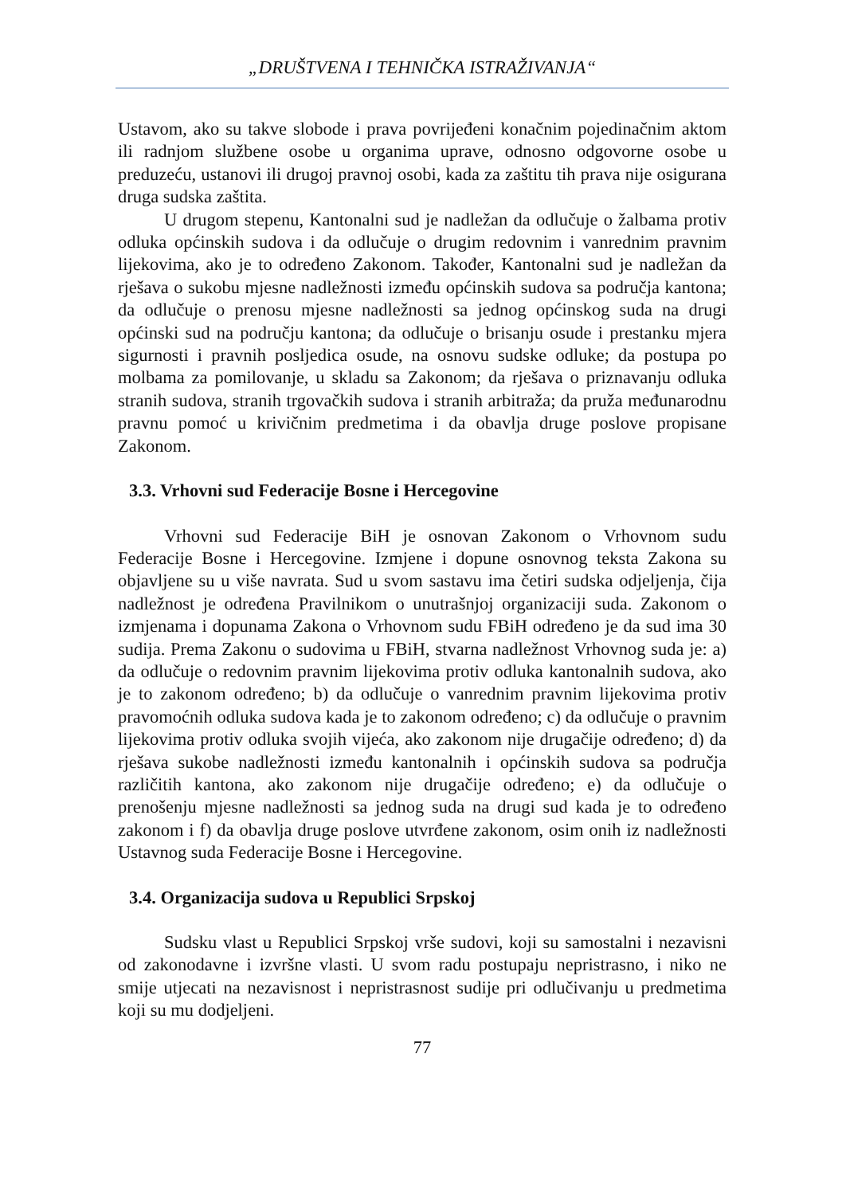„DRUŠTVENA I TEHNIČKA ISTRAŽIVANJA“
Ustavom, ako su takve slobode i prava povrijeđeni konačnim pojedinačnim aktom ili radnjom službene osobe u organima uprave, odnosno odgovorne osobe u preduzeću, ustanovi ili drugoj pravnoj osobi, kada za zaštitu tih prava nije osigurana druga sudska zaštita.
U drugom stepenu, Kantonalni sud je nadležan da odlučuje o žalbama protiv odluka općinskih sudova i da odlučuje o drugim redovnim i vanrednim pravnim lijekovima, ako je to određeno Zakonom. Također, Kantonalni sud je nadležan da rješava o sukobu mjesne nadležnosti između općinskih sudova sa područja kantona; da odlučuje o prenosu mjesne nadležnosti sa jednog općinskog suda na drugi općinski sud na području kantona; da odlučuje o brisanju osude i prestanku mjera sigurnosti i pravnih posljedica osude, na osnovu sudske odluke; da postupa po molbama za pomilovanje, u skladu sa Zakonom; da rješava o priznavanju odluka stranih sudova, stranih trgovačkih sudova i stranih arbitraža; da pruža međunarodnu pravnu pomoć u krivičnim predmetima i da obavlja druge poslove propisane Zakonom.
3.3. Vrhovni sud Federacije Bosne i Hercegovine
Vrhovni sud Federacije BiH je osnovan Zakonom o Vrhovnom sudu Federacije Bosne i Hercegovine. Izmjene i dopune osnovnog teksta Zakona su objavljene su u više navrata. Sud u svom sastavu ima četiri sudska odjeljenja, čija nadležnost je određena Pravilnikom o unutrašnjoj organizaciji suda. Zakonom o izmjenama i dopunama Zakona o Vrhovnom sudu FBiH određeno je da sud ima 30 sudija. Prema Zakonu o sudovima u FBiH, stvarna nadležnost Vrhovnog suda je: a) da odlučuje o redovnim pravnim lijekovima protiv odluka kantonalnih sudova, ako je to zakonom određeno; b) da odlučuje o vanrednim pravnim lijekovima protiv pravomoćnih odluka sudova kada je to zakonom određeno; c) da odlučuje o pravnim lijekovima protiv odluka svojih vijeća, ako zakonom nije drugačije određeno; d) da rješava sukobe nadležnosti između kantonalnih i općinskih sudova sa područja različitih kantona, ako zakonom nije drugačije određeno; e) da odlučuje o prenošenju mjesne nadležnosti sa jednog suda na drugi sud kada je to određeno zakonom i f) da obavlja druge poslove utvrđene zakonom, osim onih iz nadležnosti Ustavnog suda Federacije Bosne i Hercegovine.
3.4. Organizacija sudova u Republici Srpskoj
Sudsku vlast u Republici Srpskoj vrše sudovi, koji su samostalni i nezavisni od zakonodavne i izvršne vlasti. U svom radu postupaju nepristrasno, i niko ne smije utjecati na nezavisnost i nepristrasnost sudije pri odlučivanju u predmetima koji su mu dodjeljeni.
77